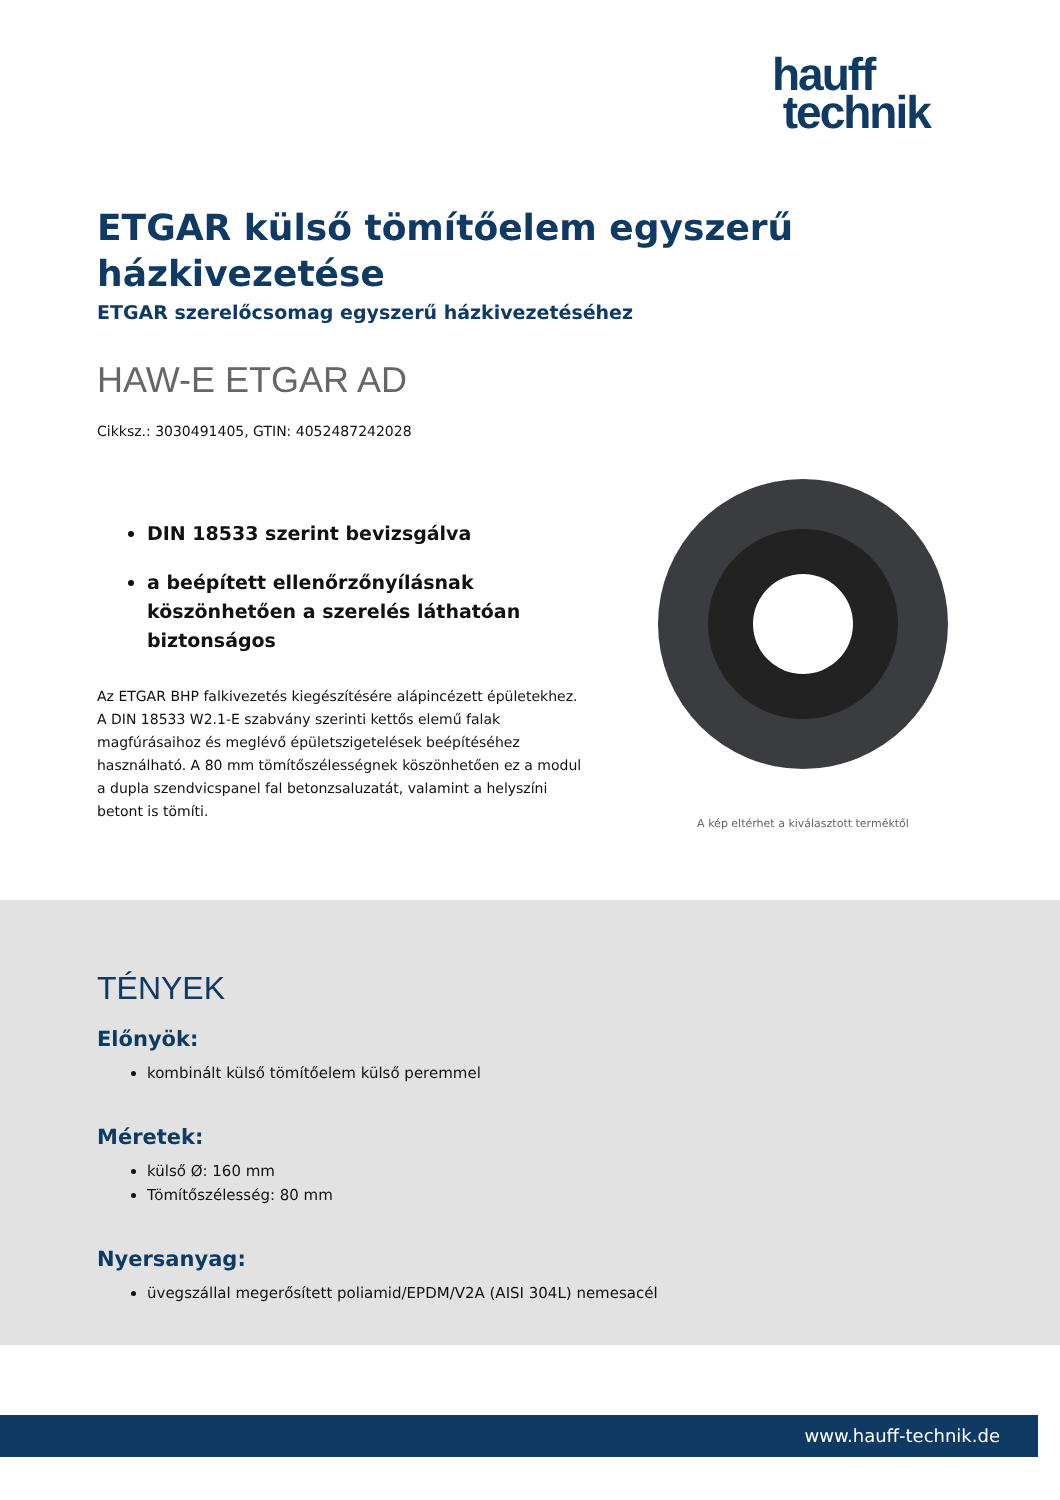hauff
technik
ETGAR külső tömítőelem egyszerű házkivezetése
ETGAR szerelőcsomag egyszerű házkivezetéséhez
HAW-E ETGAR AD
Cikksz.: 3030491405, GTIN: 4052487242028
DIN 18533 szerint bevizsgálva
a beépített ellenőrzőnyílásnak köszönhetően a szerelés láthatóan biztonságos
Az ETGAR BHP falkivezetés kiegészítésére alápincézett épületekhez. A DIN 18533 W2.1-E szabvány szerinti kettős elemű falak magfúrásaihoz és meglévő épületszigetelések beépítéséhez használható. A 80 mm tömítőszélességnek köszönhetően ez a modul a dupla szendvicspanel fal betonzsaluzatát, valamint a helyszíni betont is tömíti.
A kép eltérhet a kiválasztott terméktől
TÉNYEK
Előnyök:
kombinált külső tömítőelem külső peremmel
Méretek:
külső Ø: 160 mm
Tömítőszélesség: 80 mm
Nyersanyag:
üvegszállal megerősített poliamid/EPDM/V2A (AISI 304L) nemesacél
www.hauff-technik.de